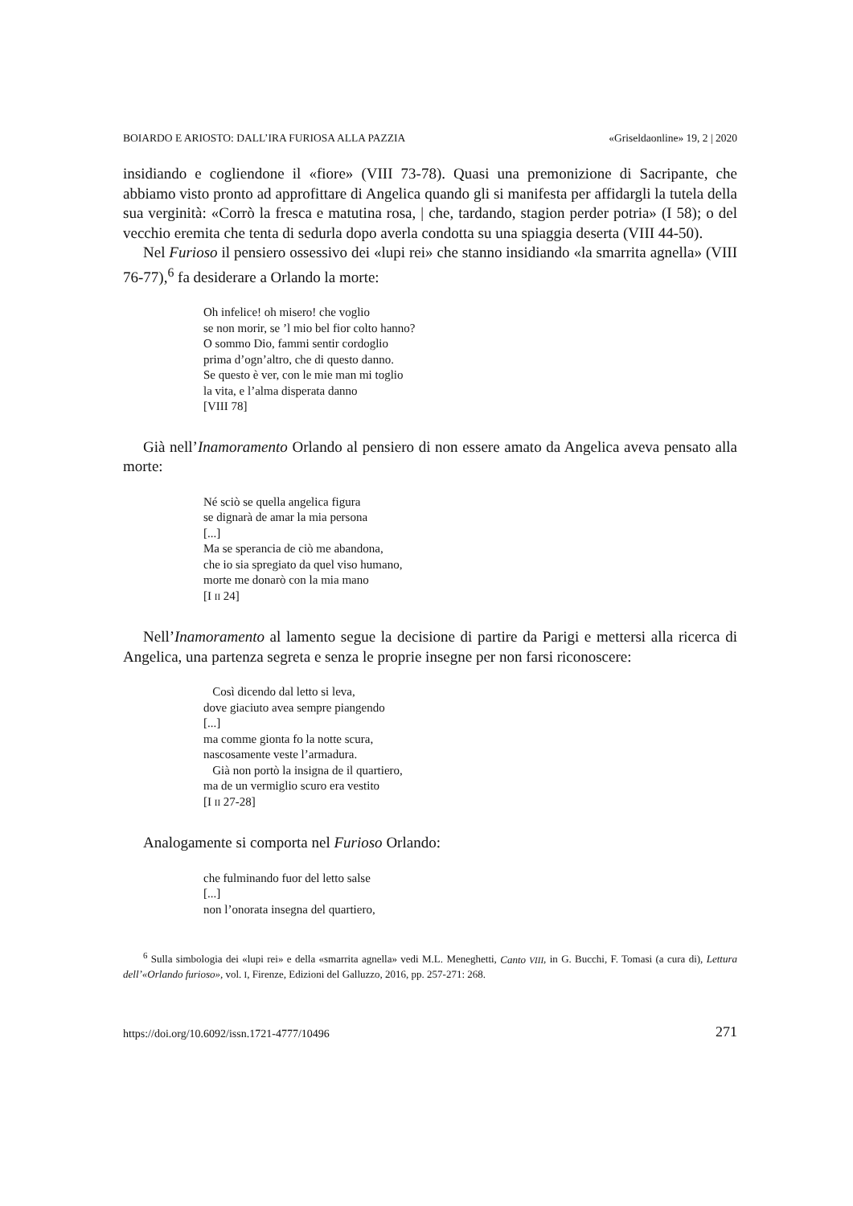BOIARDO E ARIOSTO: DALL’IRA FURIOSA ALLA PAZZIA «Griseldaonline» 19, 2 | 2020
insidiando e cogliendone il «fiore» (VIII 73-78). Quasi una premonizione di Sacripante, che abbiamo visto pronto ad approfittare di Angelica quando gli si manifesta per affidargli la tutela della sua verginità: «Corrò la fresca e matutina rosa, | che, tardando, stagion perder potria» (I 58); o del vecchio eremita che tenta di sedurla dopo averla condotta su una spiaggia deserta (VIII 44-50).
Nel Furioso il pensiero ossessivo dei «lupi rei» che stanno insidiando «la smarrita agnella» (VIII 76-77),<sup>6</sup> fa desiderare a Orlando la morte:
Oh infelice! oh misero! che voglio
se non morir, se ’l mio bel fior colto hanno?
O sommo Dio, fammi sentir cordoglio
prima d’ogn’altro, che di questo danno.
Se questo è ver, con le mie man mi toglio
la vita, e l’alma disperata danno
[VIII 78]
Già nell’Inamoramento Orlando al pensiero di non essere amato da Angelica aveva pensato alla morte:
Né sciò se quella angelica figura
se dignarà de amar la mia persona
[...]
Ma se sperancia de ciò me abandona,
che io sia spregiato da quel viso humano,
morte me donarò con la mia mano
[I II 24]
Nell’Inamoramento al lamento segue la decisione di partire da Parigi e mettersi alla ricerca di Angelica, una partenza segreta e senza le proprie insegne per non farsi riconoscere:
Così dicendo dal letto si leva,
dove giaciuto avea sempre piangendo
[...]
ma comme gionta fo la notte scura,
nascosamente veste l’armadura.
Già non portò la insigna de il quartiero,
ma de un vermiglio scuro era vestito
[I II 27-28]
Analogamente si comporta nel Furioso Orlando:
che fulminando fuor del letto salse
[...]
non l’onorata insegna del quartiero,
<sup>6</sup> Sulla simbologia dei «lupi rei» e della «smarrita agnella» vedi M.L. Meneghetti, Canto VIII, in G. Bucchi, F. Tomasi (a cura di), Lettura dell’«Orlando furioso», vol. I, Firenze, Edizioni del Galluzzo, 2016, pp. 257-271: 268.
https://doi.org/10.6092/issn.1721-4777/10496 271